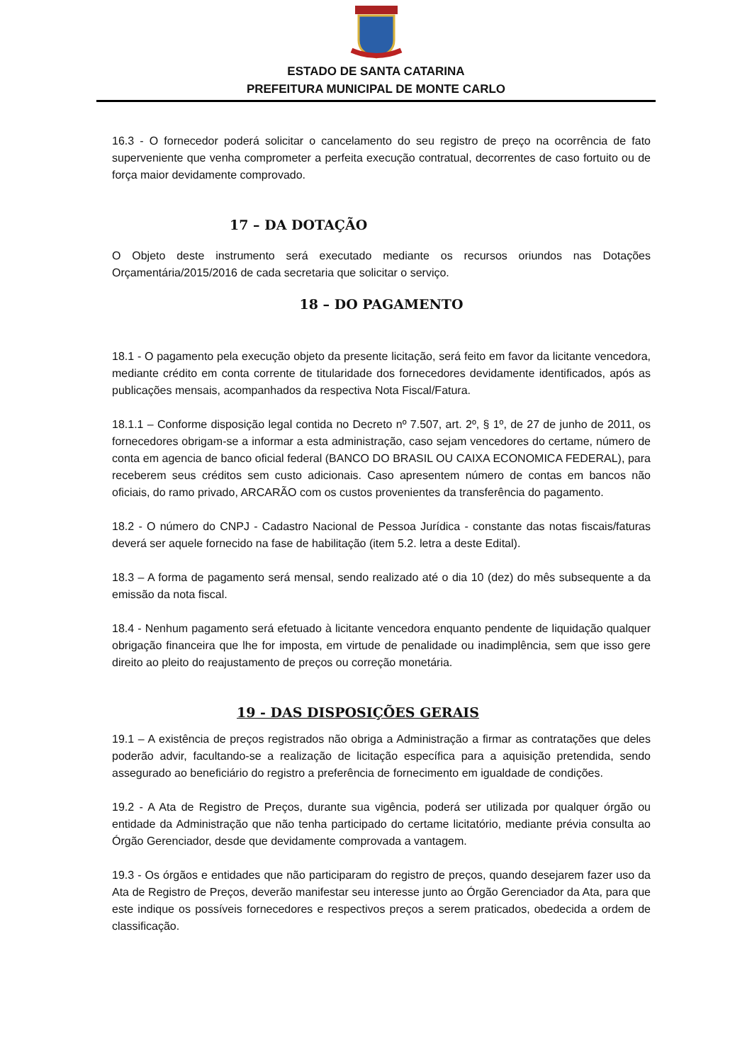ESTADO DE SANTA CATARINA
PREFEITURA MUNICIPAL DE MONTE CARLO
16.3 - O fornecedor poderá solicitar o cancelamento do seu registro de preço na ocorrência de fato superveniente que venha comprometer a perfeita execução contratual, decorrentes de caso fortuito ou de força maior devidamente comprovado.
17 – DA DOTAÇÃO
O Objeto deste instrumento será executado mediante os recursos oriundos nas Dotações Orçamentária/2015/2016 de cada secretaria que solicitar o serviço.
18 – DO PAGAMENTO
18.1 - O pagamento pela execução objeto da presente licitação, será feito em favor da licitante vencedora, mediante crédito em conta corrente de titularidade dos fornecedores devidamente identificados, após as publicações mensais, acompanhados da respectiva Nota Fiscal/Fatura.
18.1.1 – Conforme disposição legal contida no Decreto nº 7.507, art. 2º, § 1º, de 27 de junho de 2011, os fornecedores obrigam-se a informar a esta administração, caso sejam vencedores do certame, número de conta em agencia de banco oficial federal (BANCO DO BRASIL OU CAIXA ECONOMICA FEDERAL), para receberem seus créditos sem custo adicionais. Caso apresentem número de contas em bancos não oficiais, do ramo privado, ARCARÃO com os custos provenientes da transferência do pagamento.
18.2 - O número do CNPJ - Cadastro Nacional de Pessoa Jurídica - constante das notas fiscais/faturas deverá ser aquele fornecido na fase de habilitação (item 5.2. letra a deste Edital).
18.3 – A forma de pagamento será mensal, sendo realizado até o dia 10 (dez) do mês subsequente a da emissão da nota fiscal.
18.4 - Nenhum pagamento será efetuado à licitante vencedora enquanto pendente de liquidação qualquer obrigação financeira que lhe for imposta, em virtude de penalidade ou inadimplência, sem que isso gere direito ao pleito do reajustamento de preços ou correção monetária.
19 - DAS DISPOSIÇÕES GERAIS
19.1 – A existência de preços registrados não obriga a Administração a firmar as contratações que deles poderão advir, facultando-se a realização de licitação específica para a aquisição pretendida, sendo assegurado ao beneficiário do registro a preferência de fornecimento em igualdade de condições.
19.2 - A Ata de Registro de Preços, durante sua vigência, poderá ser utilizada por qualquer órgão ou entidade da Administração que não tenha participado do certame licitatório, mediante prévia consulta ao Órgão Gerenciador, desde que devidamente comprovada a vantagem.
19.3 - Os órgãos e entidades que não participaram do registro de preços, quando desejarem fazer uso da Ata de Registro de Preços, deverão manifestar seu interesse junto ao Órgão Gerenciador da Ata, para que este indique os possíveis fornecedores e respectivos preços a serem praticados, obedecida a ordem de classificação.